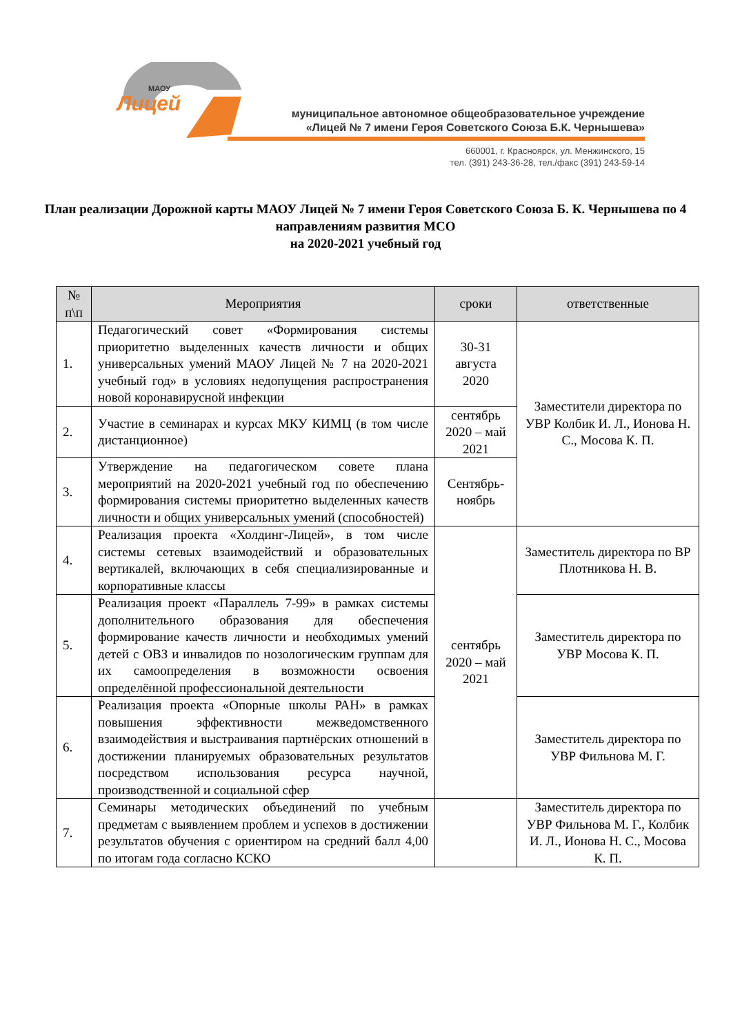Лицей
МАОУ
муниципальное автономное общеобразовательное учреждение
«Лицей № 7 имени Героя Советского Союза Б.К. Чернышева»
660001, г. Красноярск, ул. Менжинского, 15
тел. (391) 243-36-28, тел./факс (391) 243-59-14
План реализации Дорожной карты МАОУ Лицей № 7 имени Героя Советского Союза Б. К. Чернышева по 4 направлениям развития МСО
на 2020-2021 учебный год
| № п\п | Мероприятия | сроки | ответственные |
| --- | --- | --- | --- |
| 1. | Педагогический совет «Формирования системы приоритетно выделенных качеств личности и общих универсальных умений МАОУ Лицей № 7 на 2020-2021 учебный год» в условиях недопущения распространения новой коронавирусной инфекции | 30-31 августа 2020 | Заместители директора по УВР Колбик И. Л., Ионова Н. С., Мосова К. П. |
| 2. | Участие в семинарах и курсах МКУ КИМЦ (в том числе дистанционное) | сентябрь 2020 – май 2021 | |
| 3. | Утверждение на педагогическом совете плана мероприятий на 2020-2021 учебный год по обеспечению формирования системы приоритетно выделенных качеств личности и общих универсальных умений (способностей) | Сентябрь-ноябрь | |
| 4. | Реализация проекта «Холдинг-Лицей», в том числе системы сетевых взаимодействий и образовательных вертикалей, включающих в себя специализированные и корпоративные классы | сентябрь 2020 – май 2021 | Заместитель директора по ВР Плотникова Н. В. |
| 5. | Реализация проект «Параллель 7-99» в рамках системы дополнительного образования для обеспечения формирование качеств личности и необходимых умений детей с ОВЗ и инвалидов по нозологическим группам для их самоопределения в возможности освоения определённой профессиональной деятельности | | Заместитель директора по УВР Мосова К. П. |
| 6. | Реализация проекта «Опорные школы РАН» в рамках повышения эффективности межведомственного взаимодействия и выстраивания партнёрских отношений в достижении планируемых образовательных результатов посредством использования ресурса научной, производственной и социальной сфер | | Заместитель директора по УВР Фильнова М. Г. |
| 7. | Семинары методических объединений по учебным предметам с выявлением проблем и успехов в достижении результатов обучения с ориентиром на средний балл 4,00 по итогам года согласно КСКО | | Заместитель директора по УВР Фильнова М. Г., Колбик И. Л., Ионова Н. С., Мосова К. П. |